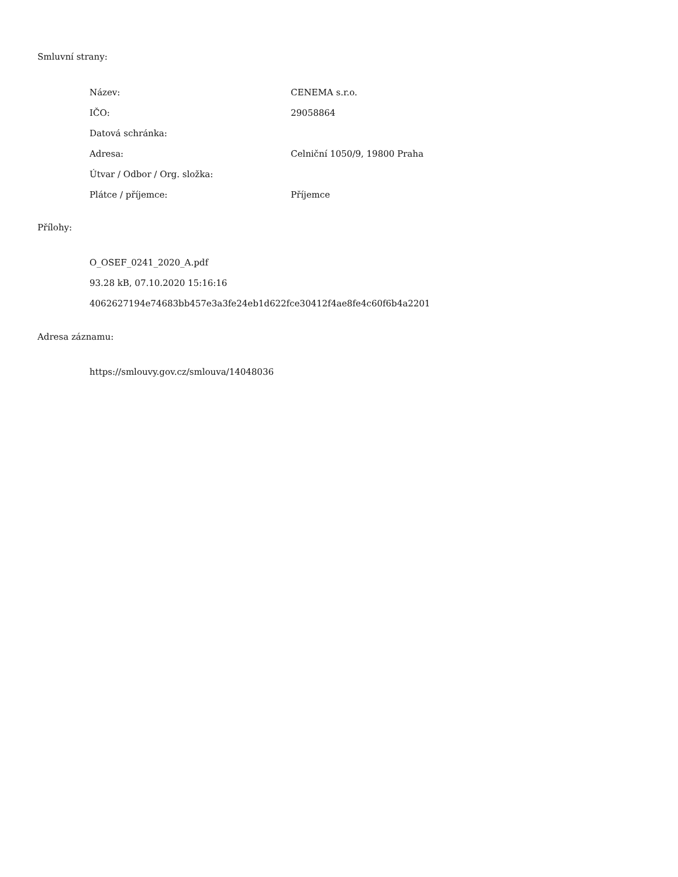Smluvní strany:
| Název: | CENEMA s.r.o. |
| IČO: | 29058864 |
| Datová schránka: | |
| Adresa: | Celniční 1050/9, 19800 Praha |
| Útvar / Odbor / Org. složka: | |
| Plátce / příjemce: | Příjemce |
Přílohy:
O_OSEF_0241_2020_A.pdf
93.28 kB, 07.10.2020 15:16:16
4062627194e74683bb457e3a3fe24eb1d622fce30412f4ae8fe4c60f6b4a2201
Adresa záznamu:
https://smlouvy.gov.cz/smlouva/14048036